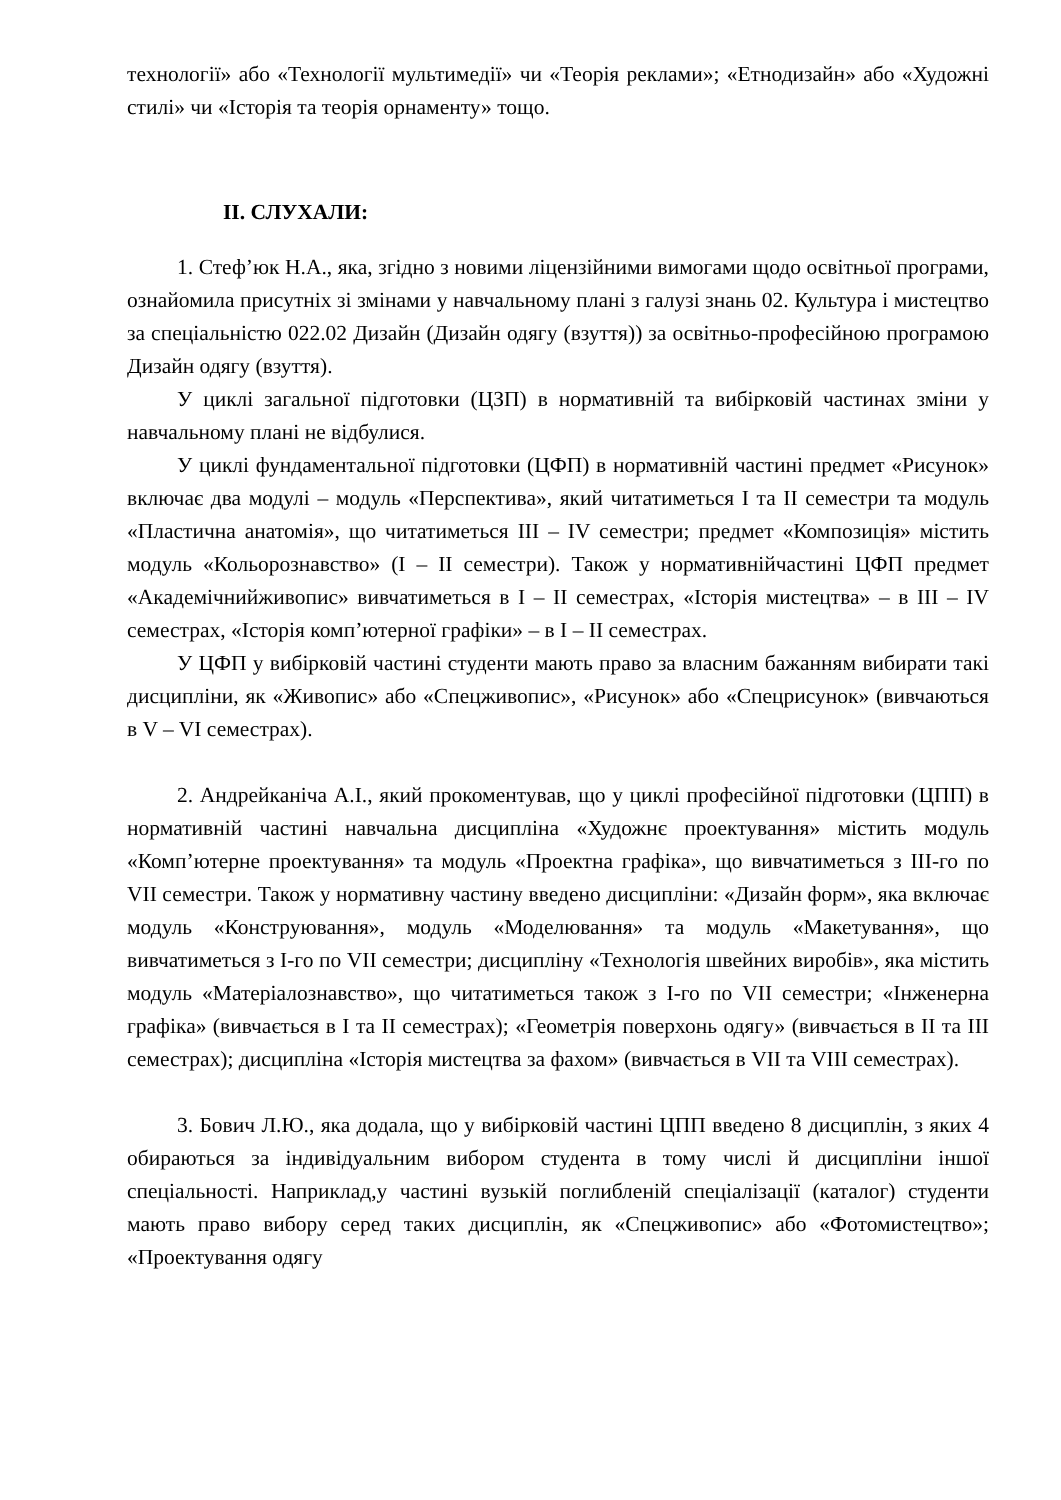технології» або «Технології мультимедії» чи «Теорія реклами»; «Етнодизайн» або «Художні стилі» чи «Історія та теорія орнаменту» тощо.
ІІ. СЛУХАЛИ:
1. Стеф’юк Н.А., яка, згідно з новими ліцензійними вимогами щодо освітньої програми, ознайомила присутніх зі змінами у навчальному плані з галузі знань 02. Культура і мистецтво за спеціальністю 022.02 Дизайн (Дизайн одягу (взуття)) за освітньо-професійною програмою Дизайн одягу (взуття).
У циклі загальної підготовки (ЦЗП) в нормативній та вибірковій частинах зміни у навчальному плані не відбулися.
У циклі фундаментальної підготовки (ЦФП) в нормативній частині предмет «Рисунок» включає два модулі – модуль «Перспектива», який читатиметься І та ІІ семестри та модуль «Пластична анатомія», що читатиметься ІІІ – IV семестри; предмет «Композиція» містить модуль «Кольорознавство» (І – ІІ семестри). Також у нормативнійчастині ЦФП предмет «Академічнийживопис» вивчатиметься в І – ІІ семестрах, «Історія мистецтва» – в ІІІ – IV семестрах, «Історія комп’ютерної графіки» – в І – ІІ семестрах.
У ЦФП у вибірковій частині студенти мають право за власним бажанням вибирати такі дисципліни, як «Живопис» або «Спецживопис», «Рисунок» або «Спецрисунок» (вивчаються в V – VI семестрах).
2. Андрейканіча А.І., який прокоментував, що у циклі професійної підготовки (ЦПП) в нормативній частині навчальна дисципліна «Художнє проектування» містить модуль «Комп’ютерне проектування» та модуль «Проектна графіка», що вивчатиметься з ІІІ-го по VII семестри. Також у нормативну частину введено дисципліни: «Дизайн форм», яка включає модуль «Конструювання», модуль «Моделювання» та модуль «Макетування», що вивчатиметься з І-го по VII семестри; дисципліну «Технологія швейних виробів», яка містить модуль «Матеріалознавство», що читатиметься також з І-го по VII семестри; «Інженерна графіка» (вивчається в І та ІІ семестрах); «Геометрія поверхонь одягу» (вивчається в ІІ та ІІІ семестрах); дисципліна «Історія мистецтва за фахом» (вивчається в VII та VIII семестрах).
3. Бович Л.Ю., яка додала, що у вибірковій частині ЦПП введено 8 дисциплін, з яких 4 обираються за індивідуальним вибором студента в тому числі й дисципліни іншої спеціальності. Наприклад,у частині вузькій поглибленій спеціалізації (каталог) студенти мають право вибору серед таких дисциплін, як «Спецживопис» або «Фотомистецтво»; «Проектування одягу